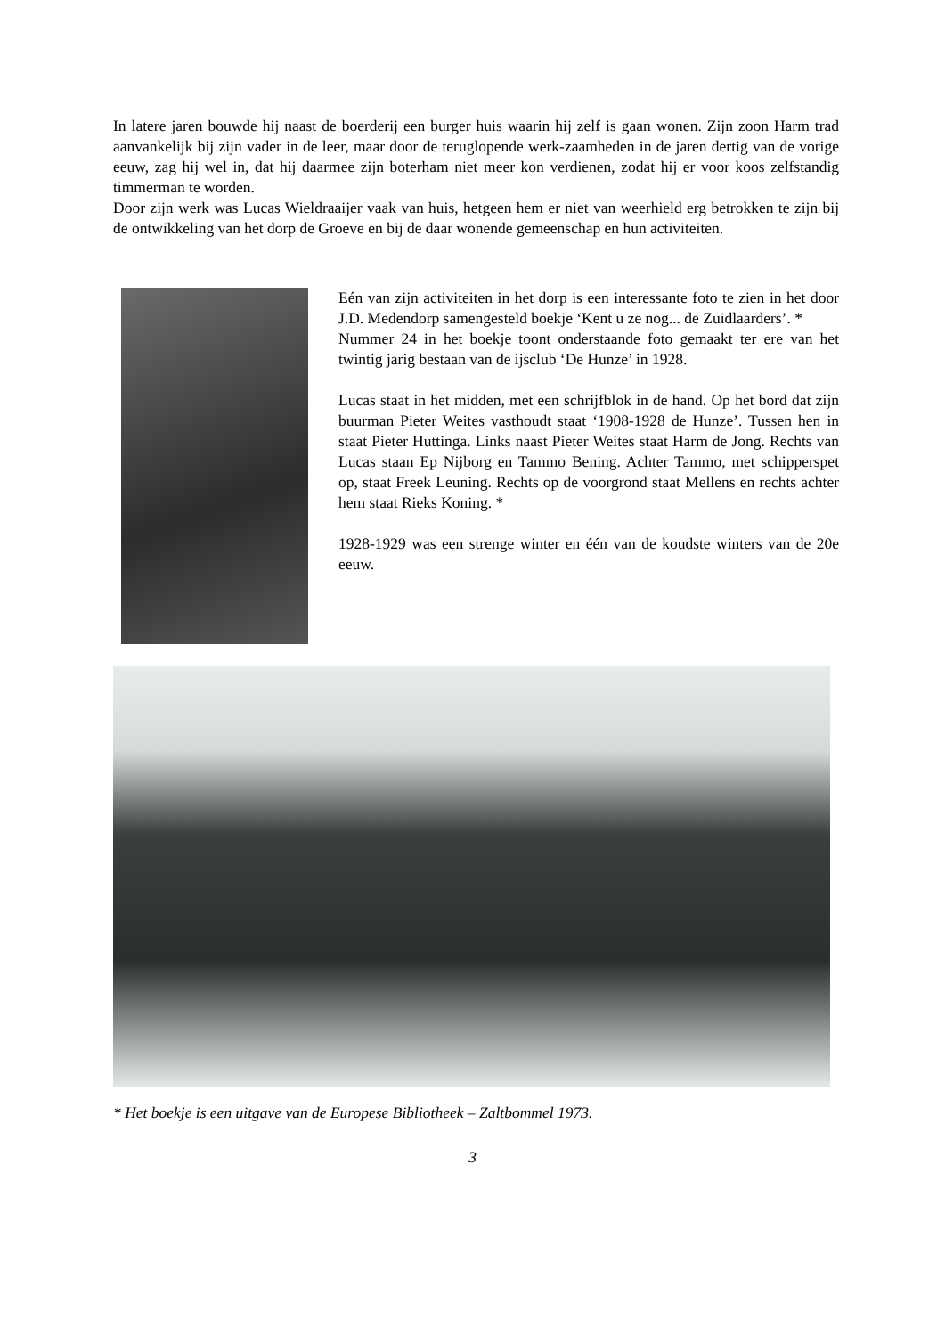In latere jaren bouwde hij naast de boerderij een burger huis waarin hij zelf is gaan wonen. Zijn zoon Harm trad aanvankelijk bij zijn vader in de leer, maar door de teruglopende werk-zaamheden in de jaren dertig van de vorige eeuw, zag hij wel in, dat hij daarmee zijn boterham niet meer kon verdienen, zodat hij er voor koos zelfstandig timmerman te worden.
Door zijn werk was Lucas Wieldraaijer vaak van huis, hetgeen hem er niet van weerhield erg betrokken te zijn bij de ontwikkeling van het dorp de Groeve en bij de daar wonende gemeenschap en hun activiteiten.
Eén van zijn activiteiten in het dorp is een interessante foto te zien in het door J.D. Medendorp samengesteld boekje ‘Kent u ze nog... de Zuidlaarders’. *
Nummer 24 in het boekje toont onderstaande foto gemaakt ter ere van het twintig jarig bestaan van de ijsclub ‘De Hunze’ in 1928.
Lucas staat in het midden, met een schrijfblok in de hand. Op het bord dat zijn buurman Pieter Weites vasthoudt staat ‘1908-1928 de Hunze’. Tussen hen in staat Pieter Huttinga. Links naast Pieter Weites staat Harm de Jong. Rechts van Lucas staan Ep Nijborg en Tammo Bening. Achter Tammo, met schipperspet op, staat Freek Leuning. Rechts op de voorgrond staat Mellens en rechts achter hem staat Rieks Koning. *
1928-1929 was een strenge winter en één van de koudste winters van de 20e eeuw.
* Het boekje is een uitgave van de Europese Bibliotheek – Zaltbommel 1973.
3